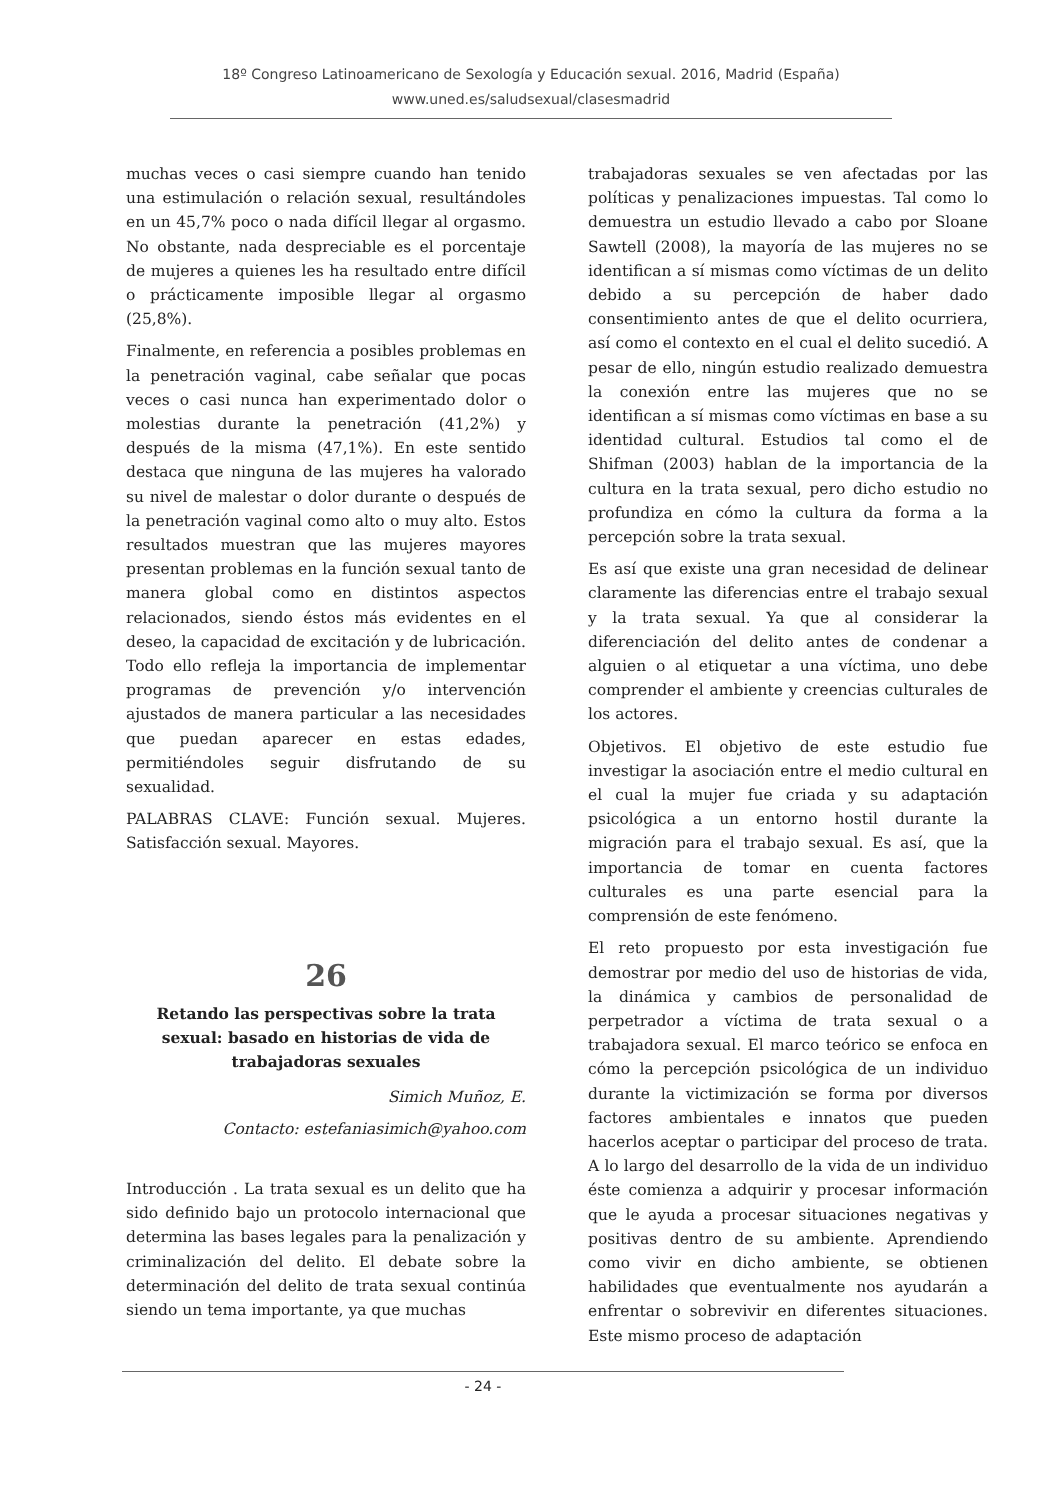18º Congreso Latinoamericano de Sexología y Educación sexual. 2016, Madrid (España)
www.uned.es/saludsexual/clasesmadrid
muchas veces o casi siempre cuando han tenido una estimulación o relación sexual, resultándoles en un 45,7% poco o nada difícil llegar al orgasmo. No obstante, nada despreciable es el porcentaje de mujeres a quienes les ha resultado entre difícil o prácticamente imposible llegar al orgasmo (25,8%).
Finalmente, en referencia a posibles problemas en la penetración vaginal, cabe señalar que pocas veces o casi nunca han experimentado dolor o molestias durante la penetración (41,2%) y después de la misma (47,1%). En este sentido destaca que ninguna de las mujeres ha valorado su nivel de malestar o dolor durante o después de la penetración vaginal como alto o muy alto. Estos resultados muestran que las mujeres mayores presentan problemas en la función sexual tanto de manera global como en distintos aspectos relacionados, siendo éstos más evidentes en el deseo, la capacidad de excitación y de lubricación. Todo ello refleja la importancia de implementar programas de prevención y/o intervención ajustados de manera particular a las necesidades que puedan aparecer en estas edades, permitiéndoles seguir disfrutando de su sexualidad.
PALABRAS CLAVE: Función sexual. Mujeres. Satisfacción sexual. Mayores.
26
Retando las perspectivas sobre la trata sexual: basado en historias de vida de trabajadoras sexuales
Simich Muñoz, E.
Contacto: estefaniasimich@yahoo.com
Introducción . La trata sexual es un delito que ha sido definido bajo un protocolo internacional que determina las bases legales para la penalización y criminalización del delito. El debate sobre la determinación del delito de trata sexual continúa siendo un tema importante, ya que muchas
trabajadoras sexuales se ven afectadas por las políticas y penalizaciones impuestas. Tal como lo demuestra un estudio llevado a cabo por Sloane Sawtell (2008), la mayoría de las mujeres no se identifican a sí mismas como víctimas de un delito debido a su percepción de haber dado consentimiento antes de que el delito ocurriera, así como el contexto en el cual el delito sucedió. A pesar de ello, ningún estudio realizado demuestra la conexión entre las mujeres que no se identifican a sí mismas como víctimas en base a su identidad cultural. Estudios tal como el de Shifman (2003) hablan de la importancia de la cultura en la trata sexual, pero dicho estudio no profundiza en cómo la cultura da forma a la percepción sobre la trata sexual.
Es así que existe una gran necesidad de delinear claramente las diferencias entre el trabajo sexual y la trata sexual. Ya que al considerar la diferenciación del delito antes de condenar a alguien o al etiquetar a una víctima, uno debe comprender el ambiente y creencias culturales de los actores.
Objetivos. El objetivo de este estudio fue investigar la asociación entre el medio cultural en el cual la mujer fue criada y su adaptación psicológica a un entorno hostil durante la migración para el trabajo sexual. Es así, que la importancia de tomar en cuenta factores culturales es una parte esencial para la comprensión de este fenómeno.
El reto propuesto por esta investigación fue demostrar por medio del uso de historias de vida, la dinámica y cambios de personalidad de perpetrador a víctima de trata sexual o a trabajadora sexual. El marco teórico se enfoca en cómo la percepción psicológica de un individuo durante la victimización se forma por diversos factores ambientales e innatos que pueden hacerlos aceptar o participar del proceso de trata. A lo largo del desarrollo de la vida de un individuo éste comienza a adquirir y procesar información que le ayuda a procesar situaciones negativas y positivas dentro de su ambiente. Aprendiendo como vivir en dicho ambiente, se obtienen habilidades que eventualmente nos ayudarán a enfrentar o sobrevivir en diferentes situaciones. Este mismo proceso de adaptación
- 24 -